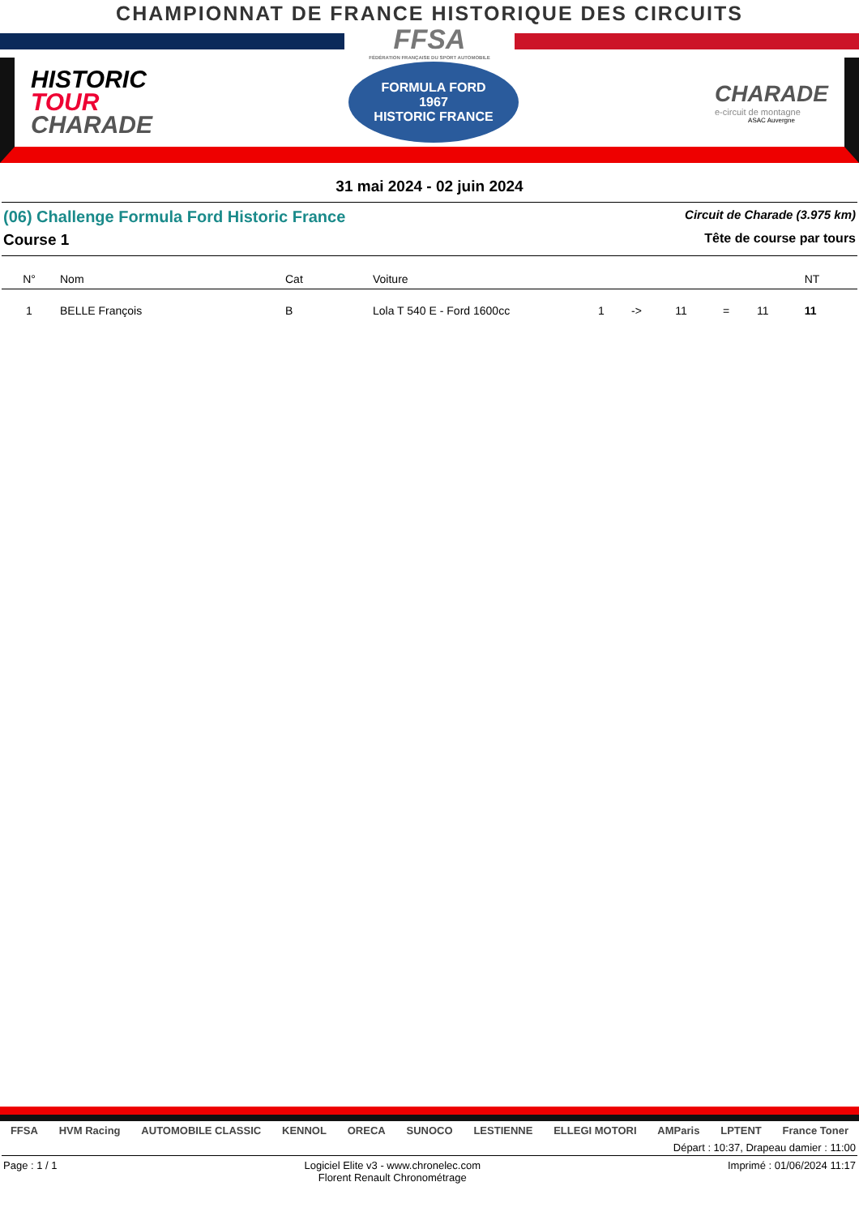CHAMPIONNAT DE FRANCE HISTORIQUE DES CIRCUITS
FFSA
FÉDÉRATION FRANÇAISE DU SPORT AUTOMOBILE
HISTORIC
TOUR
CHARADE
FORMULA FORD
1967
HISTORIC FRANCE
CHARADE
e-circuit de montagne
ASAC Auvergne
31 mai 2024 - 02 juin 2024
(06) Challenge Formula Ford Historic France Circuit de Charade (3.975 km)
Course 1 Tête de course par tours
| N° | Nom | Cat | Voiture | | | | | | NT |
| --- | --- | --- | --- | --- | --- | --- | --- | --- | --- |
| 1 | BELLE François | B | Lola T 540 E - Ford 1600cc | 1 | -> | 11 | = | 11 | 11 |
FFSA HVM Racing AUTOMOBILE CLASSIC KENNOL ORECA SUNOCO LESTIENNE ELLEGI MOTORI AMParis LPTENT France Toner
Départ : 10:37, Drapeau damier : 11:00
Page : 1 / 1 Logiciel Elite v3 - www.chronelec.com
Florent Renault Chronométrage Imprimé : 01/06/2024 11:17